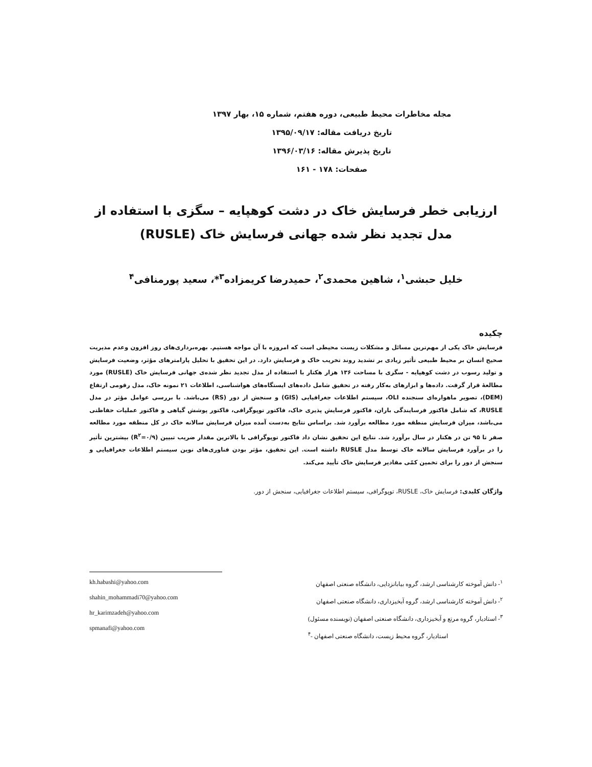مجله مخاطرات محیط طبیعی، دوره هفتم، شماره ۱۵، بهار ۱۳۹۷
تاریخ دریافت مقاله: ۱۳۹۵/۰۹/۱۷
تاریخ پذیرش مقاله: ۱۳۹۶/۰۳/۱۶
صفحات: ۱۷۸ - ۱۶۱
ارزیابی خطر فرسایش خاک در دشت کوهپایه – سگزی با استفاده از مدل تجدید نظر شده جهانی فرسایش خاک (RUSLE)
خلیل حبشی<sup>۱</sup>، شاهین محمدی<sup>۲</sup>، حمیدرضا کریمزاده<sup>۳</sup>*، سعید پورمنافی<sup>۴</sup>
چکیده
فرسایش خاک یکی از مهم‌ترین مسائل و مشکلات زیست محیطی است که امروزه با آن مواجه هستیم. بهره‌برداری‌های روز افزون وعدم مدیریت صحیح انسان بر محیط طبیعی تأثیر زیادی بر تشدید روند تخریب خاک و فرسایش دارد. در این تحقیق با تحلیل پارامترهای مؤثر، وضعیت فرسایش و تولید رسوب در دشت کوهپایه - سگزی با مساحت ۱۳۶ هزار هکتار با استفاده از مدل تجدید نظر شده‌ی جهانی فرسایش خاک (RUSLE) مورد مطالعهٔ قرار گرفت. داده‌ها و ابزارهای به‌کار رفته در تحقیق شامل داده‌های ایستگاه‌های هواشناسی، اطلاعات ۲۱ نمونه خاک، مدل رقومی ارتفاع (DEM)، تصویر ماهواره‌ای سنجنده OLI، سیستم اطلاعات جغرافیایی (GIS) و سنجش از دور (RS) می‌باشد. با بررسی عوامل مؤثر در مدل RUSLE، که شامل فاکتور فرسایندگی باران، فاکتور فرسایش پذیری خاک، فاکتور توپوگرافی، فاکتور پوشش گیاهی و فاکتور عملیات حفاظتی می‌باشد، میزان فرسایش منطقه مورد مطالعه برآورد شد. براساس نتایج به‌دست آمده میزان فرسایش سالانه خاک در کل منطقه مورد مطالعه صفر تا ۹۵ تن در هکتار در سال برآورد شد. نتایج این تحقیق نشان داد فاکتور توپوگرافی با بالاترین مقدار ضریب تبیین (R<sup>۲</sup>=۰/۹) بیشترین تأثیر را در برآورد فرسایش سالانه خاک توسط مدل RUSLE داشته است. این تحقیق، مؤثر بودن فناوری‌های نوین سیستم اطلاعات جغرافیایی و سنجش از دور را برای تخمین کمّی مقادیر فرسایش خاک تأیید می‌کند.
واژگان کلیدی: فرسایش خاک، RUSLE، توپوگرافی، سیستم اطلاعات جغرافیایی، سنجش از دور.
<sup>۱</sup>- دانش آموخته کارشناسی ارشد، گروه بیابانزدایی، دانشگاه صنعتی اصفهان
<sup>۲</sup>- دانش آموخته کارشناسی ارشد، گروه آبخیزداری، دانشگاه صنعتی اصفهان
<sup>۳</sup>- استادیار، گروه مرتع و آبخیزداری، دانشگاه صنعتی اصفهان (نویسنده مسئول)
<sup>۴</sup>- استادیار، گروه محیط زیست، دانشگاه صنعتی اصفهان
kh.habashi@yahoo.com
shahin_mohammadi70@yahoo.com
hr_karimzadeh@yahoo.com
spmanafi@yahoo.com